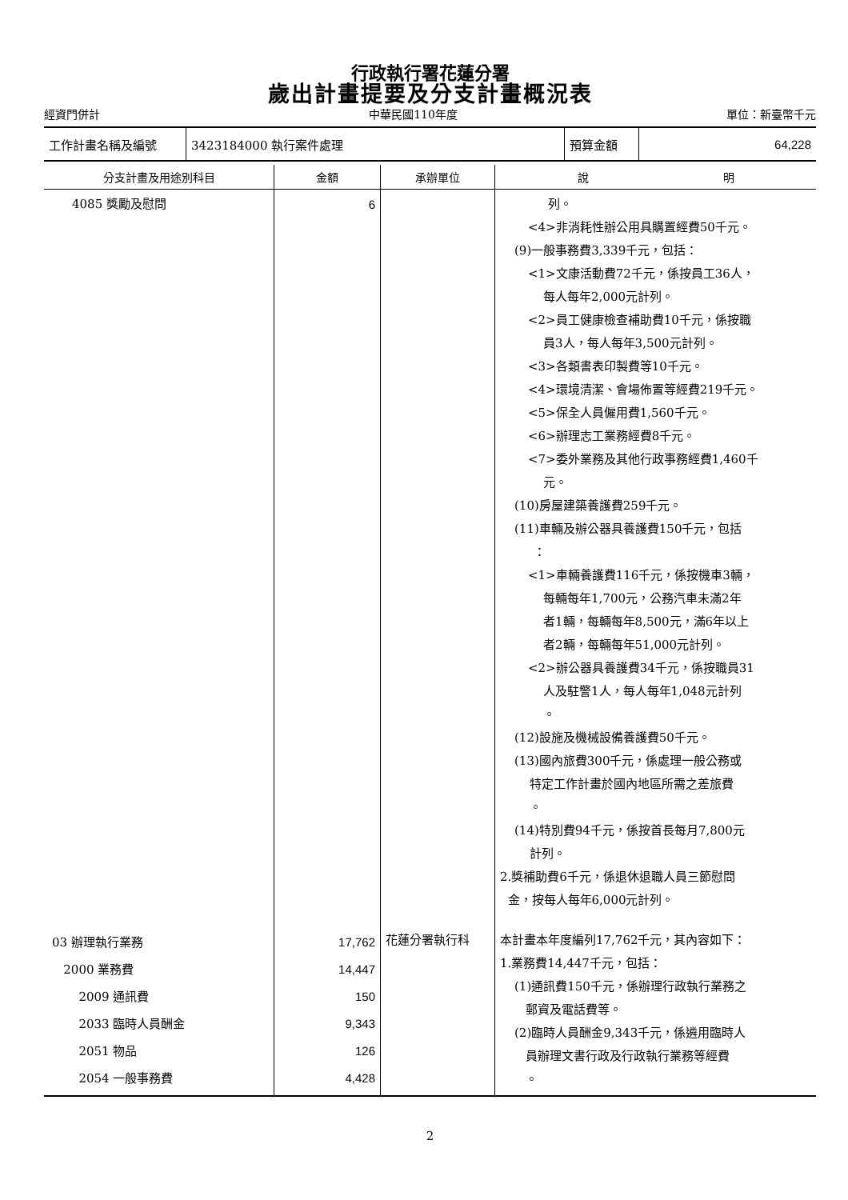行政執行署花蓮分署
歲出計畫提要及分支計畫概況表
經資門併計 中華民國110年度 單位：新臺幣千元
| 工作計畫名稱及編號 | 3423184000 執行案件處理 | 預算金額 | 64,228 |
| 分支計畫及用途別科目 | 金額 | 承辦單位 | 說 明 |
| --- | --- | --- | --- |
| 4085 獎勵及慰問 | 6 | | 列。 <4>非消耗性辦公用具購置經費50千元。 (9)一般事務費3,339千元，包括： <1>文康活動費72千元，係按員工36人， 每人每年2,000元計列。 <2>員工健康檢查補助費10千元，係按職 員3人，每人每年3,500元計列。 <3>各類書表印製費等10千元。 <4>環境清潔、會場佈置等經費219千元。 <5>保全人員僱用費1,560千元。 <6>辦理志工業務經費8千元。 <7>委外業務及其他行政事務經費1,460千 元。 (10)房屋建築養護費259千元。 (11)車輛及辦公器具養護費150千元，包括 ： <1>車輛養護費116千元，係按機車3輛， 每輛每年1,700元，公務汽車未滿2年 者1輛，每輛每年8,500元，滿6年以上 者2輛，每輛每年51,000元計列。 <2>辦公器具養護費34千元，係按職員31 人及駐警1人，每人每年1,048元計列 。 (12)設施及機械設備養護費50千元。 (13)國內旅費300千元，係處理一般公務或 特定工作計畫於國內地區所需之差旅費 。 (14)特別費94千元，係按首長每月7,800元 計列。 2.獎補助費6千元，係退休退職人員三節慰問 金，按每人每年6,000元計列。 |
| 03 辦理執行業務 2000 業務費 2009 通訊費 2033 臨時人員酬金 2051 物品 2054 一般事務費 | 17,762 14,447 150 9,343 126 4,428 | 花蓮分署執行科 | 本計畫本年度編列17,762千元，其內容如下： 1.業務費14,447千元，包括： (1)通訊費150千元，係辦理行政執行業務之 郵資及電話費等。 (2)臨時人員酬金9,343千元，係遴用臨時人 員辦理文書行政及行政執行業務等經費 。 |
2